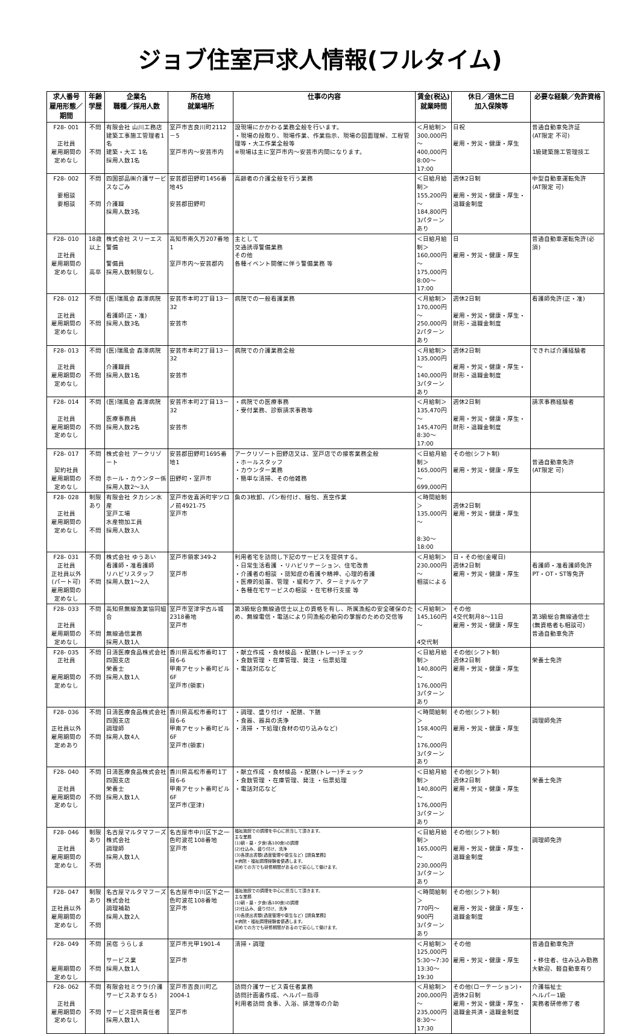ジョブ住室戸求人情報(フルタイム)
| 求人番号 雇用形態／期間 | 年齢 学歴 | 企業名 職種／採用人数 | 所在地 就業場所 | 仕事の内容 | 賃金(税込) 就業時間 | 休日／週休二日 加入保険等 | 必要な経験／免許資格 |
| --- | --- | --- | --- | --- | --- | --- | --- |
| F28- 001 正社員 雇用期間の定めなし | 不問 不問 | 有限会社 山川工務店 建築工事施工管理者1名 建築・大工 1名 採用人数1名 | 室戸市吉良川町2112－5 室戸市内～安芸市内 | 設現場にかかわる業務全般を行います。 ・現場の段取り、現場作業、作業指示、現場の図面理解、工程管理等・大工作業全般等 ※現場は主に室戸市内～安芸市内間になります。 | ＜月給制＞ 300,000円 ～ 400,000円 8:00～17:00 | 日祝 雇用・労災・健康・厚生 | 普通自動車免許証 (AT限定 不可) 1級建築施工管理技工 |
| F28- 002 要相談 要相談 | 不問 不問 | 四国部品㈱介護サービスなごみ 介護職 採用人数3名 | 安芸郡田野町1456番地45 安芸郡田野町 | 高齢者の介護全般を行う業務 | ＜日給月給制＞ 155,200円 ～ 184,800円 3パターンあり | 週休2日制 雇用・労災・健康・厚生・退職金制度 | 中型自動車運転免許 (AT限定 可) |
| F28- 010 正社員 雇用期間の定めなし | 18歳以上 高卒 | 株式会社 スリーエス警備 警備員 採用人数制限なし | 高知市南久万207番地1 室戸市内～安芸郡内 | 主として 交通誘導警備業務 その他 各種イベント開催に伴う警備業務 等 | ＜日給月給制＞ 160,000円 ～ 175,000円 8:00～17:00 | 日 雇用・労災・健康・厚生 | 普通自動車運転免許(必須) |
| F28- 012 正社員 雇用期間の定めなし | 不問 不問 | (医)瑞風会 森澤病院 看護師(正・准) 採用人数3名 | 安芸市本町2丁目13－32 安芸市 | 病院での一般看護業務 | ＜月給制＞ 170,000円 ～ 250,000円 2パターンあり | 週休2日制 雇用・労災・健康・厚生・財形・退職金制度 | 看護師免許(正・准) |
| F28- 013 正社員 雇用期間の定めなし | 不問 不問 | (医)瑞風会 森澤病院 介護職員 採用人数1名 | 安芸市本町2丁目13－32 安芸市 | 病院での介護業務全般 | ＜月給制＞ 135,000円 ～ 140,000円 3パターンあり | 週休2日制 雇用・労災・健康・厚生・財形・退職金制度 | できれば介護経験者 |
| F28- 014 正社員 雇用期間の定めなし | 不問 不問 | (医)瑞風会 森澤病院 医療事務員 採用人数2名 | 安芸市本町2丁目13－32 安芸市 | ・病院での医療事務 ・受付業務、診察請求事務等 | ＜月給制＞ 135,470円 ～ 145,470円 8:30～17:00 | 週休2日制 雇用・労災・健康・厚生・財形・退職金制度 | 請求事務経験者 |
| F28- 017 契約社員 雇用期間の定めなし | 不問 不問 | 株式会社 アークリゾート ホール・カウンター係 採用人数2～3人 | 安芸郡田野町1695番地1 田野町・室戸市 | アークリゾート田野店又は、室戸店での接客業務全般 ・ホールスタッフ ・カウンター業務 ・簡単な清掃、その他雑務 | ＜日給月給制＞ 165,000円～ 699,000円 | その他(シフト制) 雇用・労災・健康・厚生 | 普通自動車免許 (AT限定 可) |
| F28- 028 正社員 雇用期間の定めなし | 制限あり 不問 | 有限会社 タカシン水産 室戸工場 水産物加工員 採用人数3人 | 室戸市佐喜浜町字ツロノ前4921-75 室戸市 | 魚の3枚卸、パン粉付け、梱包、真空作業 | ＜時間給制＞ 135,000円～ 8:30～18:00 | 週休2日制 雇用・労災・健康・厚生 | |
| F28- 031 正社員 正社員以外(パート可) 雇用期間の定めなし | 不問 不問 | 株式会社 ゆうあい 看護師・准看護師 リハビリスタッフ 採用人数1～2人 | 室戸市領家349-2 室戸市 | 利用者宅を訪問し下記のサービスを提供する。 ・日常生活看護 ・リハビリテーション、住宅改善 ・介護者の相談 ・認知症の看護や精神、心理的看護 ・医療的処置、管理 ・緩和ケア、ターミナルケア ・各種在宅サービスの相談 ・在宅移行支援 等 | ＜月給制＞ 230,000円～ 相談による | 日・その他(金曜日) 週休2日制 雇用・労災・健康・厚生 | 看護師・准看護師免許 PT・OT・ST等免許 |
| F28- 033 正社員 雇用期間の定めなし | 不問 不問 | 高知県無線漁業協同組合 無線通信業務 採用人数1人 | 室戸市室津字古ル城2318番地 室戸市 | 第3級総合無線通信士以上の資格を有し、所属漁船の安全確保のため、無線電信・電話により同漁船の動向の掌握のための交信等 | ＜月給制＞ 145,160円～ 4交代制 | その他 4交代制月8～11日 雇用・労災・健康・厚生 | 第3級総合無線通信士 (無資格者も相談可) 普通自動車免許 |
| F28- 035 正社員 雇用期間の定めなし | 不問 不問 | 日清医療食品株式会社 四国支店 栄養士 採用人数1人 | 香川県高松市番町1丁目6-6 甲南アセット番町ビル6F 室戸市(領家) | ・献立作成 ・食材検品 ・配膳(トレー)チェック ・食数管理 ・在庫管理、発注 ・伝票処理 ・電話対応など | ＜日給月給制＞ 140,800円～ 176,000円 3パターンあり | その他(シフト制) 週休2日制 雇用・労災・健康・厚生 | 栄養士免許 |
| F28- 036 正社員以外 雇用期間の定めあり | 不問 不問 | 日清医療食品株式会社 四国支店 調理師 採用人数4人 | 香川県高松市番町1丁目6-6 甲南アセット番町ビル6F 室戸市(領家) | ・調理、盛り付け ・配膳、下膳 ・食器、器具の洗浄 ・清掃 ・下処理(食材の切り込みなど) | ＜時間給制＞ 158,400円～ 176,000円 3パターンあり | その他(シフト制) 雇用・労災・健康・厚生 | 調理師免許 |
| F28- 040 正社員 雇用期間の定めなし | 不問 不問 | 日清医療食品株式会社 四国支店 栄養士 採用人数1人 | 香川県高松市番町1丁目6-6 甲南アセット番町ビル6F 室戸市(室津) | ・献立作成 ・食材検品 ・配膳(トレー)チェック ・食数管理 ・在庫管理、発注 ・伝票処理 ・電話対応など | ＜日給月給制＞ 140,800円～ 176,000円 3パターンあり | その他(シフト制) 週休2日制 雇用・労災・健康・厚生 | 栄養士免許 |
| F28- 046 正社員 雇用期間の定めなし | 制限あり 不問 | 名古屋マルタマフーズ 株式会社 調理師 採用人数1人 | 名古屋市中川区下之一色町波花108番地 室戸市 | 福祉施設での調理を中心に担当して頂きます。 主な業務 (1)朝・昼・夕食(各100食)の調理 (2)仕込み、盛り付け、洗浄 (3)各提出書類(過度管理や衛生など)【請負業務】 ※病院・福祉調理経験者優遇します。 初めての方でも研修期間があるので安心して働けます。 | ＜日給月給制＞ 165,000円～ 230,000円 3パターンあり | その他(シフト制) 雇用・労災・健康・厚生・退職金制度 | 調理師免許 |
| F28- 047 正社員以外 雇用期間の定めなし | 制限あり 不問 | 名古屋マルタマフーズ 株式会社 調理補助 採用人数2人 | 名古屋市中川区下之一色町波花108番地 室戸市 | 福祉施設での調理を中心に担当して頂きます。 主な業務 (1)朝・昼・夕食(各100食)の調理 (2)仕込み、盛り付け、洗浄 (3)各提出書類(過度管理や衛生など)【請負業務】 ※病院・福祉調理経験者優遇します。 初めての方でも研修期間があるので安心して働けます。 | ＜時間給制＞ 770円～ 900円 3パターンあり | その他(シフト制) 雇用・労災・健康・厚生・退職金制度 | |
| F28- 049 雇用期間の定めなし | 不問 不問 | 民宿 うらしま サービス業 採用人数1人 | 室戸市元甲1901-4 室戸市 | 清掃・調理 | ＜月給制＞ 125,000円 5:30～7:30 13:30～19:30 | その他 雇用・労災・健康・厚生 | 普通自動車免許 ・移住者、住み込み勤務大歓迎、軽自動車有り |
| F28- 062 正社員 雇用期間の定めなし | 不問 不問 | 有限会社ミウラ(介護サービスあすなろ) サービス提供責任者 採用人数1人 | 室戸市吉良川町乙2004-1 室戸市 | 訪問介護サービス責任者業務 訪問計画書作成、ヘルパー指導 利用者訪問 食事、入浴、排泄等の介助 | ＜月給制＞ 200,000円～ 235,000円 8:30～17:30 | その他(ローテーション)・週休2日制 雇用・労災・健康・厚生・退職金共済・退職金制度 | 介護福祉士 ヘルパー1級 実務者研修修了者 |